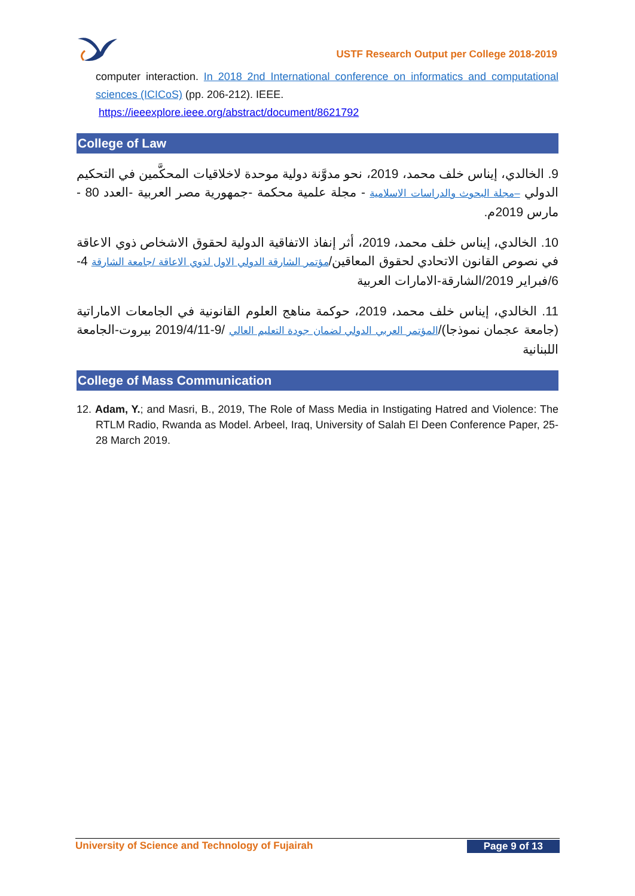USTF Research Output per College 2018-2019
computer interaction. In 2018 2nd International conference on informatics and computational sciences (ICICoS) (pp. 206-212). IEEE.
https://ieeexplore.ieee.org/abstract/document/8621792
College of Law
9. الخالدي، إيناس خلف محمد، 2019، نحو مدوَّنة دولية موحدة لاخلاقيات المحكَّمين في التحكيم الدولي –مجلة البحوث والدراسات الاسلامية - مجلة علمية محكمة -جمهورية مصر العربية -العدد 80 - مارس 2019م.
10. الخالدي، إيناس خلف محمد، 2019، أثر إنفاذ الاتفاقية الدولية لحقوق الاشخاص ذوي الاعاقة في نصوص القانون الاتحادي لحقوق المعاقين/مؤتمر الشارقة الدولي الاول لذوي الاعاقة /جامعة الشارقة 4-6/فبراير 2019/الشارقة-الامارات العربية
11. الخالدي، إيناس خلف محمد، 2019، حوكمة مناهج العلوم القانونية في الجامعات الاماراتية (جامعة عجمان نموذجا)/المؤتمر العربي الدولي لضمان جودة التعليم العالي /9-2019/4/11 بيروت-الجامعة اللبنانية
College of Mass Communication
12. Adam, Y.; and Masri, B., 2019, The Role of Mass Media in Instigating Hatred and Violence: The RTLM Radio, Rwanda as Model. Arbeel, Iraq, University of Salah El Deen Conference Paper, 25-28 March 2019.
University of Science and Technology of Fujairah Page 9 of 13